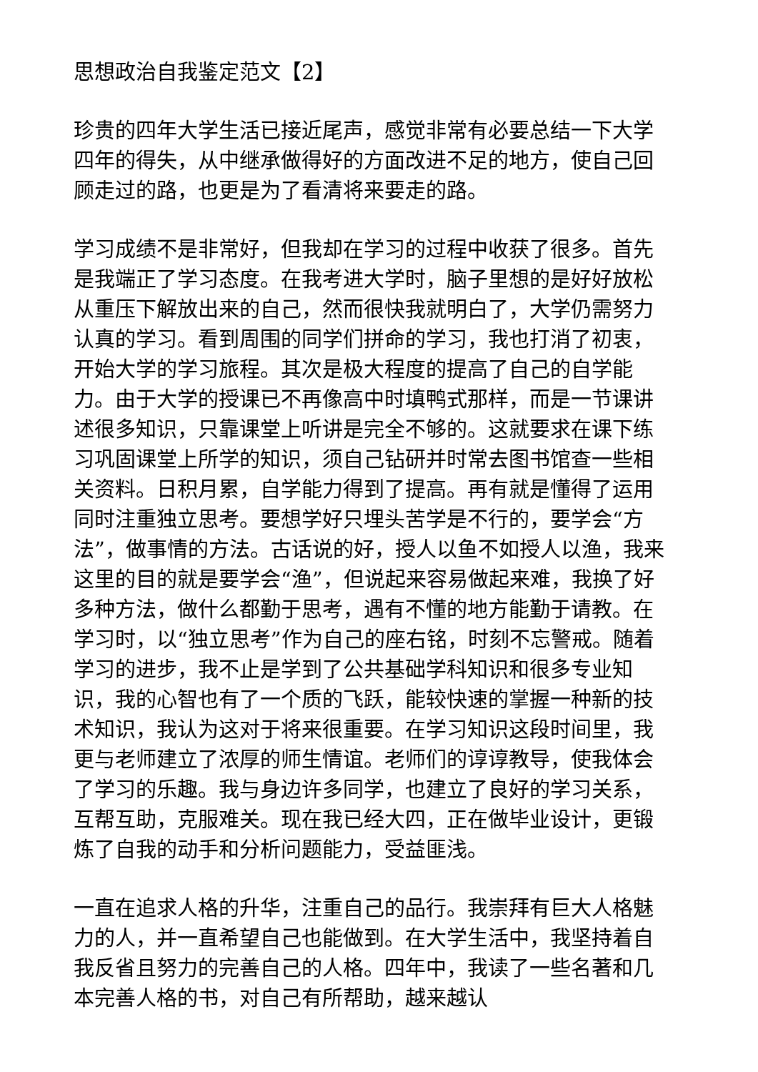思想政治自我鉴定范文【2】
珍贵的四年大学生活已接近尾声，感觉非常有必要总结一下大学四年的得失，从中继承做得好的方面改进不足的地方，使自己回顾走过的路，也更是为了看清将来要走的路。
学习成绩不是非常好，但我却在学习的过程中收获了很多。首先是我端正了学习态度。在我考进大学时，脑子里想的是好好放松从重压下解放出来的自己，然而很快我就明白了，大学仍需努力认真的学习。看到周围的同学们拼命的学习，我也打消了初衷，开始大学的学习旅程。其次是极大程度的提高了自己的自学能力。由于大学的授课已不再像高中时填鸭式那样，而是一节课讲述很多知识，只靠课堂上听讲是完全不够的。这就要求在课下练习巩固课堂上所学的知识，须自己钻研并时常去图书馆查一些相关资料。日积月累，自学能力得到了提高。再有就是懂得了运用同时注重独立思考。要想学好只埋头苦学是不行的，要学会“方法”，做事情的方法。古话说的好，授人以鱼不如授人以渔，我来这里的目的就是要学会“渔”，但说起来容易做起来难，我换了好多种方法，做什么都勤于思考，遇有不懂的地方能勤于请教。在学习时，以“独立思考”作为自己的座右铭，时刻不忘警戒。随着学习的进步，我不止是学到了公共基础学科知识和很多专业知识，我的心智也有了一个质的飞跃，能较快速的掌握一种新的技术知识，我认为这对于将来很重要。在学习知识这段时间里，我更与老师建立了浓厚的师生情谊。老师们的谆谆教导，使我体会了学习的乐趣。我与身边许多同学，也建立了良好的学习关系，互帮互助，克服难关。现在我已经大四，正在做毕业设计，更锻炼了自我的动手和分析问题能力，受益匪浅。
一直在追求人格的升华，注重自己的品行。我崇拜有巨大人格魅力的人，并一直希望自己也能做到。在大学生活中，我坚持着自我反省且努力的完善自己的人格。四年中，我读了一些名著和几本完善人格的书，对自己有所帮助，越来越认